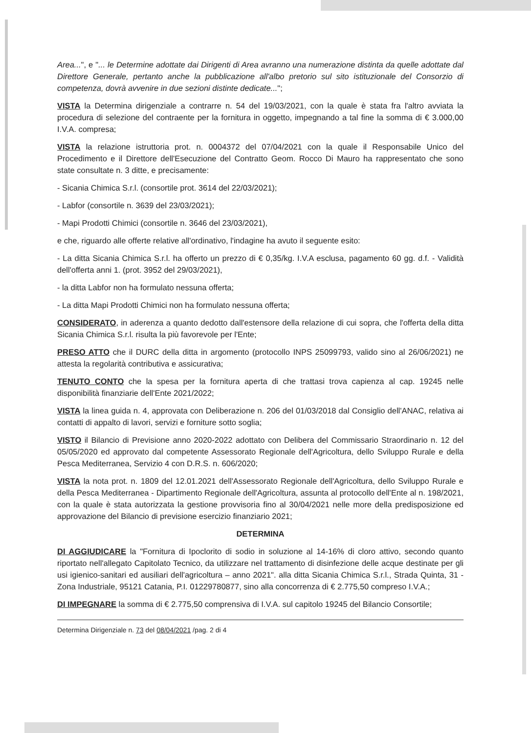Area...", e "... le Determine adottate dai Dirigenti di Area avranno una numerazione distinta da quelle adottate dal Direttore Generale, pertanto anche la pubblicazione all'albo pretorio sul sito istituzionale del Consorzio di competenza, dovrà avvenire in due sezioni distinte dedicate...";
VISTA la Determina dirigenziale a contrarre n. 54 del 19/03/2021, con la quale è stata fra l'altro avviata la procedura di selezione del contraente per la fornitura in oggetto, impegnando a tal fine la somma di € 3.000,00 I.V.A. compresa;
VISTA la relazione istruttoria prot. n. 0004372 del 07/04/2021 con la quale il Responsabile Unico del Procedimento e il Direttore dell'Esecuzione del Contratto Geom. Rocco Di Mauro ha rappresentato che sono state consultate n. 3 ditte, e precisamente:
- Sicania Chimica S.r.l. (consortile prot. 3614 del 22/03/2021);
- Labfor (consortile n. 3639 del 23/03/2021);
- Mapi Prodotti Chimici (consortile n. 3646 del 23/03/2021),
e che, riguardo alle offerte relative all'ordinativo, l'indagine ha avuto il seguente esito:
- La ditta Sicania Chimica S.r.l. ha offerto un prezzo di € 0,35/kg. I.V.A esclusa, pagamento 60 gg. d.f. - Validità dell'offerta anni 1. (prot. 3952 del 29/03/2021),
- la ditta Labfor non ha formulato nessuna offerta;
- La ditta Mapi Prodotti Chimici non ha formulato nessuna offerta;
CONSIDERATO, in aderenza a quanto dedotto dall'estensore della relazione di cui sopra, che l'offerta della ditta Sicania Chimica S.r.l. risulta la più favorevole per l'Ente;
PRESO ATTO che il DURC della ditta in argomento (protocollo INPS 25099793, valido sino al 26/06/2021) ne attesta la regolarità contributiva e assicurativa;
TENUTO CONTO che la spesa per la fornitura aperta di che trattasi trova capienza al cap. 19245 nelle disponibilità finanziarie dell'Ente 2021/2022;
VISTA la linea guida n. 4, approvata con Deliberazione n. 206 del 01/03/2018 dal Consiglio dell'ANAC, relativa ai contatti di appalto di lavori, servizi e forniture sotto soglia;
VISTO il Bilancio di Previsione anno 2020-2022 adottato con Delibera del Commissario Straordinario n. 12 del 05/05/2020 ed approvato dal competente Assessorato Regionale dell'Agricoltura, dello Sviluppo Rurale e della Pesca Mediterranea, Servizio 4 con D.R.S. n. 606/2020;
VISTA la nota prot. n. 1809 del 12.01.2021 dell'Assessorato Regionale dell'Agricoltura, dello Sviluppo Rurale e della Pesca Mediterranea - Dipartimento Regionale dell'Agricoltura, assunta al protocollo dell'Ente al n. 198/2021, con la quale è stata autorizzata la gestione provvisoria fino al 30/04/2021 nelle more della predisposizione ed approvazione del Bilancio di previsione esercizio finanziario 2021;
DETERMINA
DI AGGIUDICARE la "Fornitura di Ipoclorito di sodio in soluzione al 14-16% di cloro attivo, secondo quanto riportato nell'allegato Capitolato Tecnico, da utilizzare nel trattamento di disinfezione delle acque destinate per gli usi igienico-sanitari ed ausiliari dell'agricoltura – anno 2021". alla ditta Sicania Chimica S.r.l., Strada Quinta, 31 - Zona Industriale, 95121 Catania, P.I. 01229780877, sino alla concorrenza di € 2.775,50 compreso I.V.A.;
DI IMPEGNARE la somma di € 2.775,50 comprensiva di I.V.A. sul capitolo 19245 del Bilancio Consortile;
Determina Dirigenziale n. 73 del 08/04/2021 /pag. 2 di 4